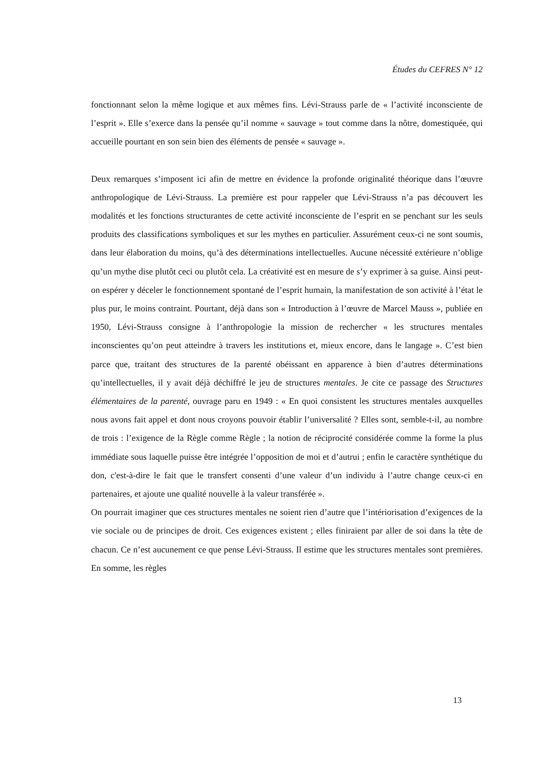Études du CEFRES N° 12
fonctionnant selon la même logique et aux mêmes fins. Lévi-Strauss parle de « l’activité inconsciente de l’esprit ». Elle s’exerce dans la pensée qu’il nomme « sauvage » tout comme dans la nôtre, domestiquée, qui accueille pourtant en son sein bien des éléments de pensée « sauvage ».
Deux remarques s’imposent ici afin de mettre en évidence la profonde originalité théorique dans l’œuvre anthropologique de Lévi-Strauss. La première est pour rappeler que Lévi-Strauss n’a pas découvert les modalités et les fonctions structurantes de cette activité inconsciente de l’esprit en se penchant sur les seuls produits des classifications symboliques et sur les mythes en particulier. Assurément ceux-ci ne sont soumis, dans leur élaboration du moins, qu’à des déterminations intellectuelles. Aucune nécessité extérieure n’oblige qu’un mythe dise plutôt ceci ou plutôt cela. La créativité est en mesure de s’y exprimer à sa guise. Ainsi peut-on espérer y déceler le fonctionnement spontané de l’esprit humain, la manifestation de son activité à l’état le plus pur, le moins contraint. Pourtant, déjà dans son « Introduction à l’œuvre de Marcel Mauss », publiée en 1950, Lévi-Strauss consigne à l’anthropologie la mission de rechercher « les structures mentales inconscientes qu’on peut atteindre à travers les institutions et, mieux encore, dans le langage ». C’est bien parce que, traitant des structures de la parenté obéissant en apparence à bien d’autres déterminations qu’intellectuelles, il y avait déjà déchiffré le jeu de structures mentales. Je cite ce passage des Structures élémentaires de la parenté, ouvrage paru en 1949 : « En quoi consistent les structures mentales auxquelles nous avons fait appel et dont nous croyons pouvoir établir l’universalité ? Elles sont, semble-t-il, au nombre de trois : l’exigence de la Règle comme Règle ; la notion de réciprocité considérée comme la forme la plus immédiate sous laquelle puisse être intégrée l’opposition de moi et d’autrui ; enfin le caractère synthétique du don, c'est-à-dire le fait que le transfert consenti d’une valeur d’un individu à l’autre change ceux-ci en partenaires, et ajoute une qualité nouvelle à la valeur transférée ».
On pourrait imaginer que ces structures mentales ne soient rien d’autre que l’intériorisation d’exigences de la vie sociale ou de principes de droit. Ces exigences existent ; elles finiraient par aller de soi dans la tête de chacun. Ce n’est aucunement ce que pense Lévi-Strauss. Il estime que les structures mentales sont premières. En somme, les règles
13